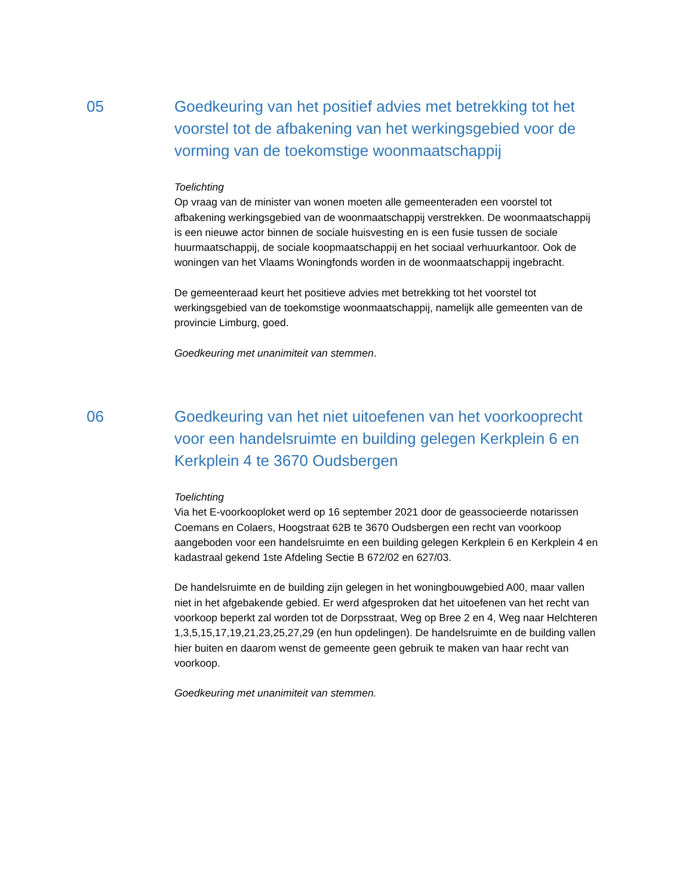05 Goedkeuring van het positief advies met betrekking tot het voorstel tot de afbakening van het werkingsgebied voor de vorming van de toekomstige woonmaatschappij
Toelichting
Op vraag van de minister van wonen moeten alle gemeenteraden een voorstel tot afbakening werkingsgebied van de woonmaatschappij verstrekken. De woonmaatschappij is een nieuwe actor binnen de sociale huisvesting en is een fusie tussen de sociale huurmaatschappij, de sociale koopmaatschappij en het sociaal verhuurkantoor. Ook de woningen van het Vlaams Woningfonds worden in de woonmaatschappij ingebracht.
De gemeenteraad keurt het positieve advies met betrekking tot het voorstel tot werkingsgebied van de toekomstige woonmaatschappij, namelijk alle gemeenten van de provincie Limburg, goed.
Goedkeuring met unanimiteit van stemmen.
06 Goedkeuring van het niet uitoefenen van het voorkooprecht voor een handelsruimte en building gelegen Kerkplein 6 en Kerkplein 4 te 3670 Oudsbergen
Toelichting
Via het E-voorkooploket werd op 16 september 2021 door de geassocieerde notarissen Coemans en Colaers, Hoogstraat 62B te 3670 Oudsbergen een recht van voorkoop aangeboden voor een handelsruimte en een building gelegen Kerkplein 6 en Kerkplein 4 en kadastraal gekend 1ste Afdeling Sectie B 672/02 en 627/03.
De handelsruimte en de building zijn gelegen in het woningbouwgebied A00, maar vallen niet in het afgebakende gebied. Er werd afgesproken dat het uitoefenen van het recht van voorkoop beperkt zal worden tot de Dorpsstraat, Weg op Bree 2 en 4, Weg naar Helchteren 1,3,5,15,17,19,21,23,25,27,29 (en hun opdelingen). De handelsruimte en de building vallen hier buiten en daarom wenst de gemeente geen gebruik te maken van haar recht van voorkoop.
Goedkeuring met unanimiteit van stemmen.